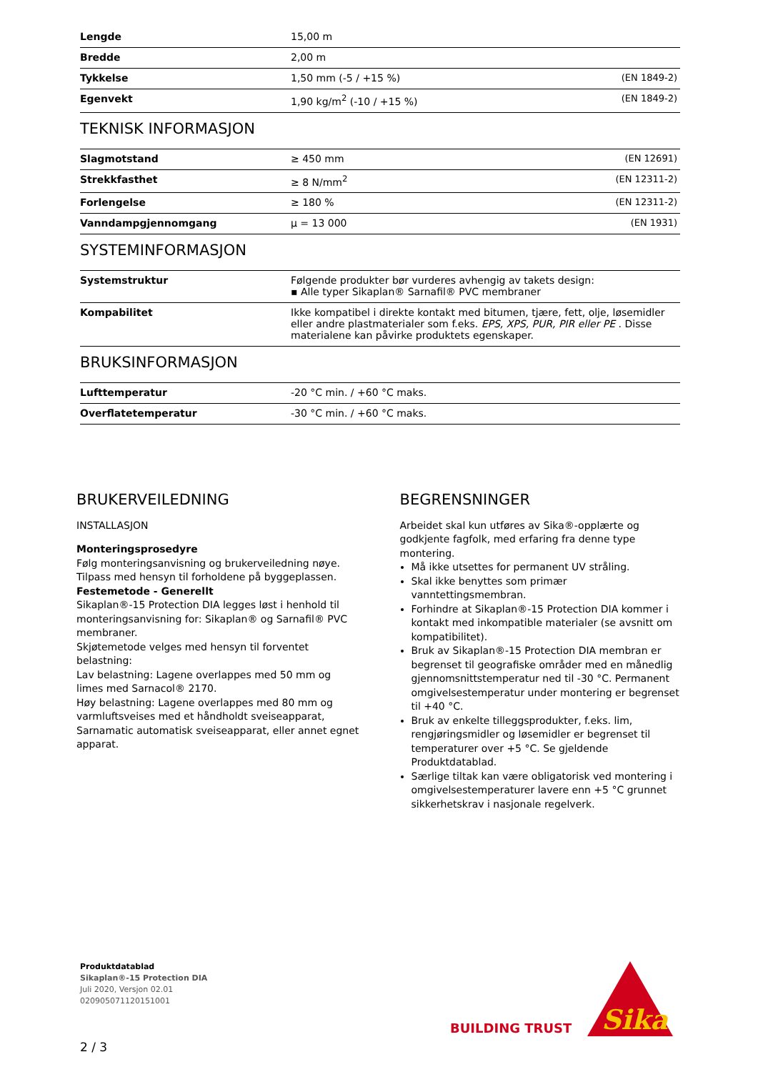| Lengde | 15,00 m | |
| Bredde | 2,00 m | |
| Tykkelse | 1,50 mm (-5 / +15 %) | (EN 1849-2) |
| Egenvekt | 1,90 kg/m<sup>2</sup> (-10 / +15 %) | (EN 1849-2) |
TEKNISK INFORMASJON
| Slagmotstand | ≥ 450 mm | (EN 12691) |
| Strekkfasthet | ≥ 8 N/mm<sup>2</sup> | (EN 12311-2) |
| Forlengelse | ≥ 180 % | (EN 12311-2) |
| Vanndampgjennomgang | μ = 13 000 | (EN 1931) |
SYSTEMINFORMASJON
| Systemstruktur | Følgende produkter bør vurderes avhengig av takets design: ▪ Alle typer Sikaplan® Sarnafil® PVC membraner |
| Kompabilitet | Ikke kompatibel i direkte kontakt med bitumen, tjære, fett, olje, løsemidler eller andre plastmaterialer som f.eks. EPS, XPS, PUR, PIR eller PE . Disse materialene kan påvirke produktets egenskaper. |
BRUKSINFORMASJON
| Lufttemperatur | -20 °C min. / +60 °C maks. |
| Overflatetemperatur | -30 °C min. / +60 °C maks. |
BRUKERVEILEDNING
INSTALLASJON
Monteringsprosedyre
Følg monteringsanvisning og brukerveiledning nøye. Tilpass med hensyn til forholdene på byggeplassen.
Festemetode - Generellt
Sikaplan®-15 Protection DIA legges løst i henhold til monteringsanvisning for: Sikaplan® og Sarnafil® PVC membraner.
Skjøtemetode velges med hensyn til forventet belastning:
Lav belastning: Lagene overlappes med 50 mm og limes med Sarnacol® 2170.
Høy belastning: Lagene overlappes med 80 mm og varmluftsveises med et håndholdt sveiseapparat, Sarnamatic automatisk sveiseapparat, eller annet egnet apparat.
BEGRENSNINGER
Arbeidet skal kun utføres av Sika®-opplærte og godkjente fagfolk, med erfaring fra denne type montering.
Må ikke utsettes for permanent UV stråling.
Skal ikke benyttes som primær vanntettingsmembran.
Forhindre at Sikaplan®-15 Protection DIA kommer i kontakt med inkompatible materialer (se avsnitt om kompatibilitet).
Bruk av Sikaplan®-15 Protection DIA membran er begrenset til geografiske områder med en månedlig gjennomsnittstemperatur ned til -30 °C. Permanent omgivelsestemperatur under montering er begrenset til +40 °C.
Bruk av enkelte tilleggsprodukter, f.eks. lim, rengjøringsmidler og løsemidler er begrenset til temperaturer over +5 °C. Se gjeldende Produktdatablad.
Særlige tiltak kan være obligatorisk ved montering i omgivelsestemperaturer lavere enn +5 °C grunnet sikkerhetskrav i nasjonale regelverk.
Produktdatablad
Sikaplan®-15 Protection DIA
Juli 2020, Versjon 02.01
020905071120151001
BUILDING TRUST
Sika
2 / 3